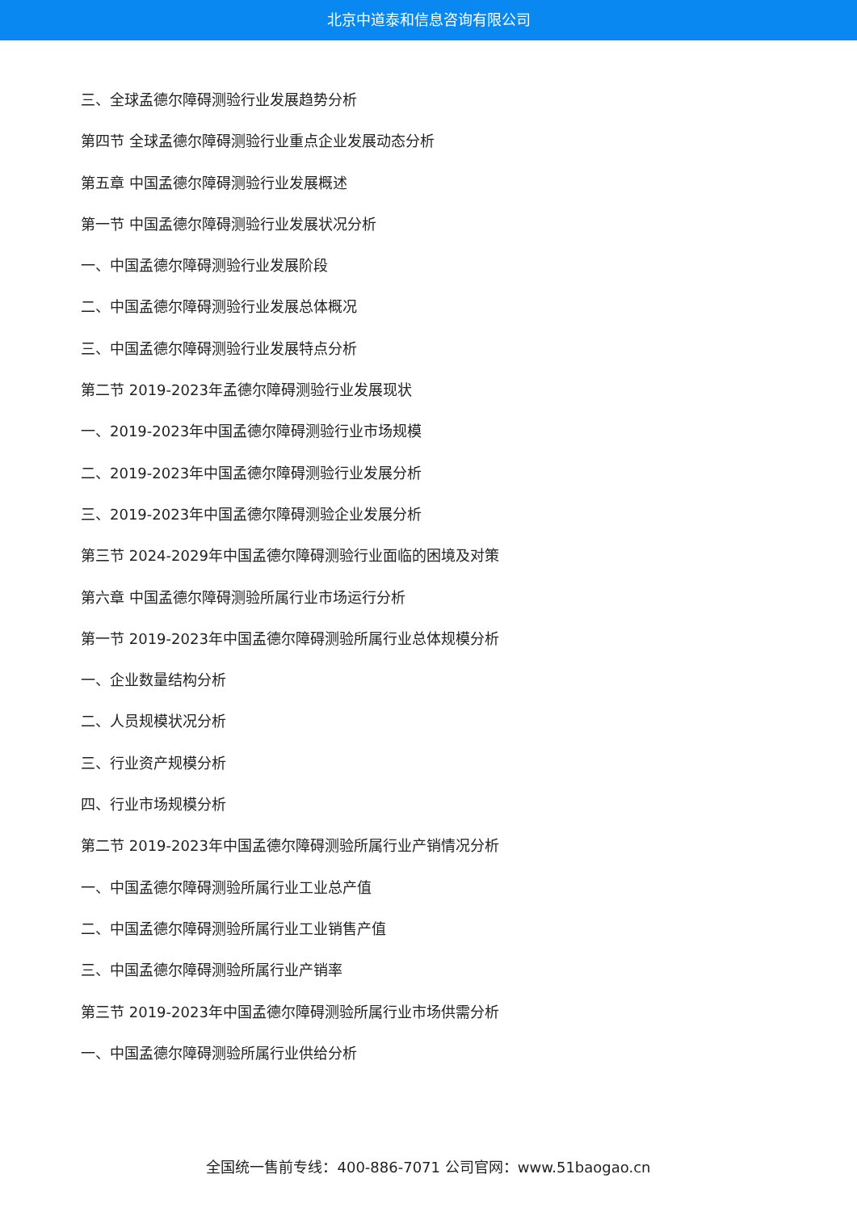北京中道泰和信息咨询有限公司
三、全球孟德尔障碍测验行业发展趋势分析
第四节 全球孟德尔障碍测验行业重点企业发展动态分析
第五章 中国孟德尔障碍测验行业发展概述
第一节 中国孟德尔障碍测验行业发展状况分析
一、中国孟德尔障碍测验行业发展阶段
二、中国孟德尔障碍测验行业发展总体概况
三、中国孟德尔障碍测验行业发展特点分析
第二节 2019-2023年孟德尔障碍测验行业发展现状
一、2019-2023年中国孟德尔障碍测验行业市场规模
二、2019-2023年中国孟德尔障碍测验行业发展分析
三、2019-2023年中国孟德尔障碍测验企业发展分析
第三节 2024-2029年中国孟德尔障碍测验行业面临的困境及对策
第六章 中国孟德尔障碍测验所属行业市场运行分析
第一节 2019-2023年中国孟德尔障碍测验所属行业总体规模分析
一、企业数量结构分析
二、人员规模状况分析
三、行业资产规模分析
四、行业市场规模分析
第二节 2019-2023年中国孟德尔障碍测验所属行业产销情况分析
一、中国孟德尔障碍测验所属行业工业总产值
二、中国孟德尔障碍测验所属行业工业销售产值
三、中国孟德尔障碍测验所属行业产销率
第三节 2019-2023年中国孟德尔障碍测验所属行业市场供需分析
一、中国孟德尔障碍测验所属行业供给分析
全国统一售前专线：400-886-7071 公司官网：www.51baogao.cn